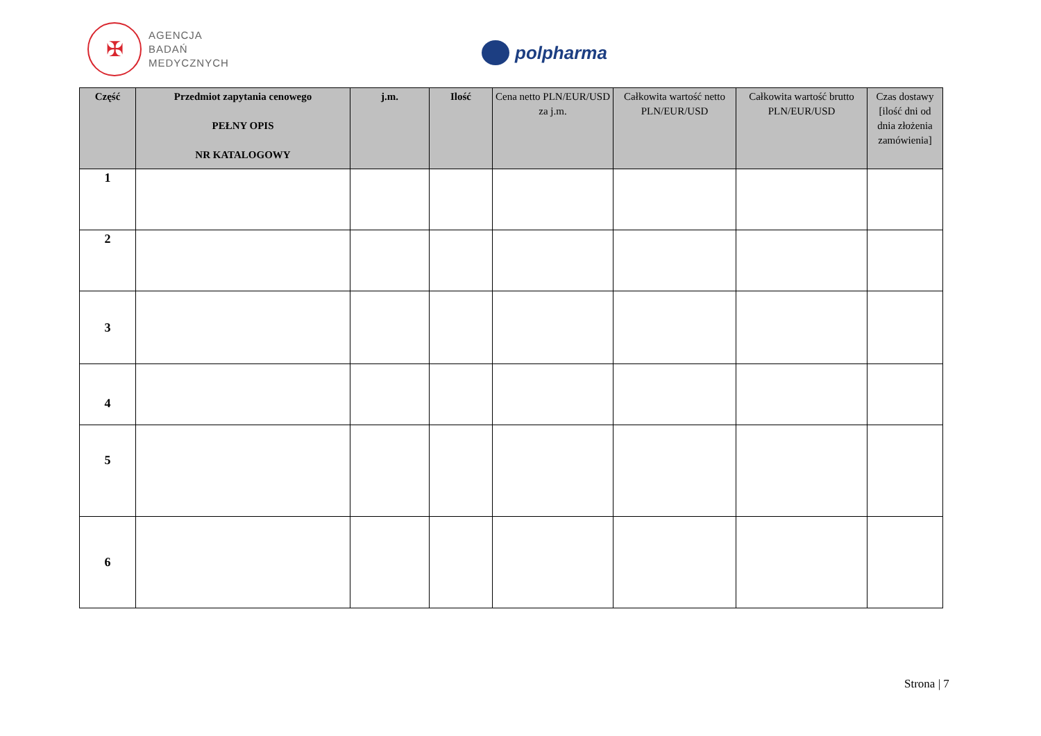✠
AGENCJA
BADAŃ
MEDYCZNYCH
polpharma
| Część | Przedmiot zapytania cenowego PEŁNY OPIS NR KATALOGOWY | j.m. | Ilość | Cena netto PLN/EUR/USD za j.m. | Całkowita wartość netto PLN/EUR/USD | Całkowita wartość brutto PLN/EUR/USD | Czas dostawy [ilość dni od dnia złożenia zamówienia] |
| --- | --- | --- | --- | --- | --- | --- | --- |
| 1 | | | | | | | |
| 2 | | | | | | | |
| 3 | | | | | | | |
| 4 | | | | | | | |
| 5 | | | | | | | |
| 6 | | | | | | | |
Strona | 7